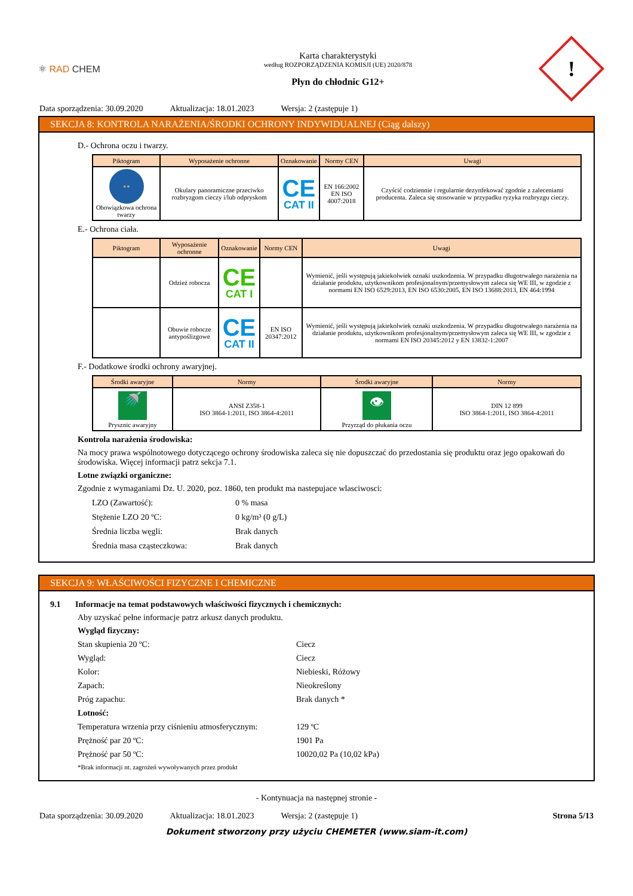⚛ RAD CHEM
Karta charakterystyki
według ROZPORZĄDZENIA KOMISJI (UE) 2020/878
Płyn do chłodnic G12+
!
Data sporządzenia: 30.09.2020 Aktualizacja: 18.01.2023 Wersja: 2 (zastępuje 1)
SEKCJA 8: KONTROLA NARAŻENIA/ŚRODKI OCHRONY INDYWIDUALNEJ (Ciąg dalszy)
D.- Ochrona oczu i twarzy.
| Piktogram | Wyposażenie ochronne | Oznakowanie | Normy CEN | Uwagi |
| --- | --- | --- | --- | --- |
| 👓 Obowiązkowa ochrona twarzy | Okulary panoramiczne przeciwko rozbryzgom cieczy i/lub odpryskom | CE CAT II | EN 166:2002 EN ISO 4007:2018 | Czyścić codziennie i regularnie dezynfekować zgodnie z zaleceniami producenta. Zaleca się stosowanie w przypadku ryzyka rozbryzgu cieczy. |
E.- Ochrona ciała.
| Piktogram | Wyposażenie ochronne | Oznakowanie | Normy CEN | Uwagi |
| --- | --- | --- | --- | --- |
| | Odzież robocza | CE CAT I | | Wymienić, jeśli występują jakiekolwiek oznaki uszkodzenia. W przypadku długotrwałego narażenia na działanie produktu, użytkownikom profesjonalnym/przemysłowym zaleca się WE III, w zgodzie z normami EN ISO 6529:2013, EN ISO 6530:2005, EN ISO 13688:2013, EN 464:1994 |
| | Obuwie robocze antypoślizgowe | CE CAT II | EN ISO 20347:2012 | Wymienić, jeśli występują jakiekolwiek oznaki uszkodzenia. W przypadku długotrwałego narażenia na działanie produktu, użytkownikom profesjonalnym/przemysłowym zaleca się WE III, w zgodzie z normami EN ISO 20345:2012 y EN 13832-1:2007 |
F.- Dodatkowe środki ochrony awaryjnej.
| Środki awaryjne | Normy | Środki awaryjne | Normy |
| --- | --- | --- | --- |
| 🚿 Prysznic awaryjny | ANSI Z358-1 ISO 3864-1:2011, ISO 3864-4:2011 | 👁 Przyrząd do płukania oczu | DIN 12 899 ISO 3864-1:2011, ISO 3864-4:2011 |
Kontrola narażenia środowiska:
Na mocy prawa wspólnotowego dotyczącego ochrony środowiska zaleca się nie dopuszczać do przedostania się produktu oraz jego opakowań do środowiska. Więcej informacji patrz sekcja 7.1.
Lotne związki organiczne:
Zgodnie z wymaganiami Dz. U. 2020, poz. 1860, ten produkt ma nastepujace wlasciwosci:
LZO (Zawartość): 0 % masa
Stężenie LZO 20 ºC: 0 kg/m³ (0 g/L)
Średnia liczba węgli: Brak danych
Średnia masa cząsteczkowa: Brak danych
SEKCJA 9: WŁAŚCIWOŚCI FIZYCZNE I CHEMICZNE
9.1 Informacje na temat podstawowych właściwości fizycznych i chemicznych:
Aby uzyskać pełne informacje patrz arkusz danych produktu.
Wygląd fizyczny:
Stan skupienia 20 ºC: Ciecz
Wygląd: Ciecz
Kolor: Niebieski, Różowy
Zapach: Nieokreślony
Próg zapachu: Brak danych *
Lotność:
Temperatura wrzenia przy ciśnieniu atmosferycznym:
129 ºC
Prężność par 20 ºC: 1901 Pa
Prężność par 50 ºC: 10020,02 Pa (10,02 kPa)
*Brak informacji nt. zagrożeń wywoływanych przez produkt
- Kontynuacja na następnej stronie -
Data sporządzenia: 30.09.2020 Aktualizacja: 18.01.2023 Wersja: 2 (zastępuje 1) Strona 5/13
Dokument stworzony przy użyciu CHEMETER (www.siam-it.com)